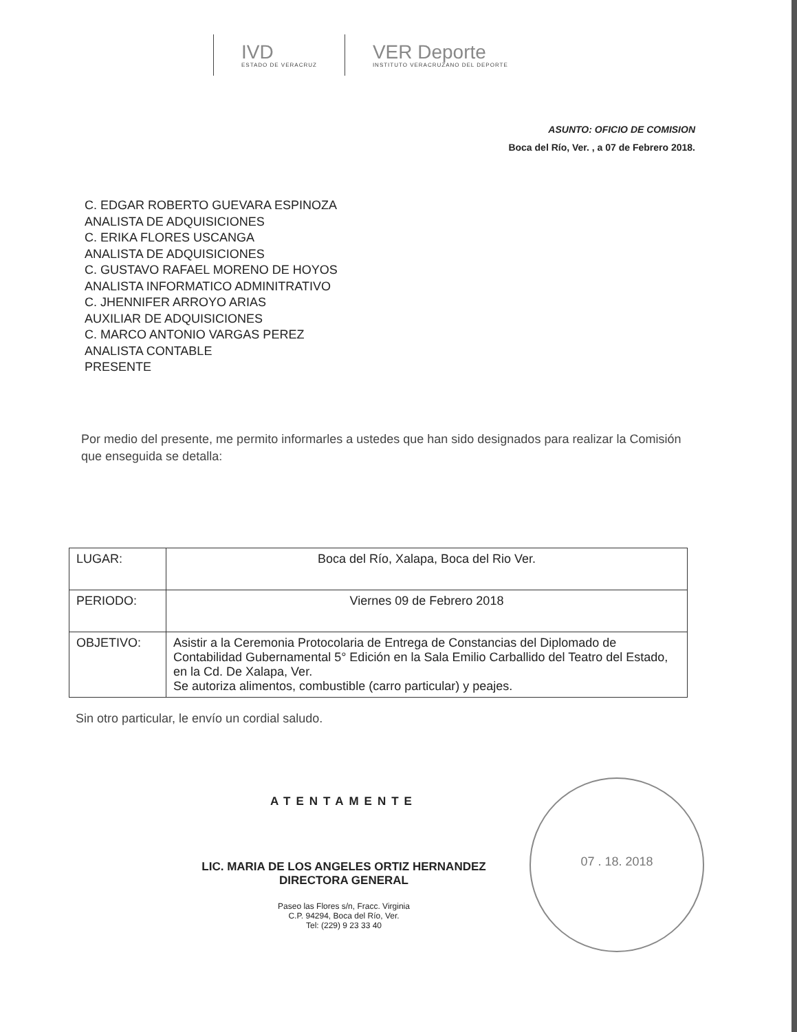IVD
ESTADO DE VERACRUZ
VER Deporte
INSTITUTO VERACRUZANO DEL DEPORTE
ASUNTO: OFICIO DE COMISION
Boca del Río, Ver. , a 07 de Febrero 2018.
C. EDGAR ROBERTO GUEVARA ESPINOZA
ANALISTA DE ADQUISICIONES
C. ERIKA FLORES USCANGA
ANALISTA DE ADQUISICIONES
C. GUSTAVO RAFAEL MORENO DE HOYOS
ANALISTA INFORMATICO ADMINITRATIVO
C. JHENNIFER ARROYO ARIAS
AUXILIAR DE ADQUISICIONES
C. MARCO ANTONIO VARGAS PEREZ
ANALISTA CONTABLE
PRESENTE
Por medio del presente, me permito informarles a ustedes que han sido designados para realizar la Comisión que enseguida se detalla:
| LUGAR: | Boca del Río, Xalapa, Boca del Rio Ver. |
| PERIODO: | Viernes 09 de Febrero 2018 |
| OBJETIVO: | Asistir a la Ceremonia Protocolaria de Entrega de Constancias del Diplomado de Contabilidad Gubernamental 5° Edición en la Sala Emilio Carballido del Teatro del Estado, en la Cd. De Xalapa, Ver. Se autoriza alimentos, combustible (carro particular) y peajes. |
Sin otro particular, le envío un cordial saludo.
ATENTAMENTE
LIC. MARIA DE LOS ANGELES ORTIZ HERNANDEZ
DIRECTORA GENERAL
Paseo las Flores s/n, Fracc. Virginia
C.P. 94294, Boca del Río, Ver.
Tel: (229) 9 23 33 40
07 . 18. 2018